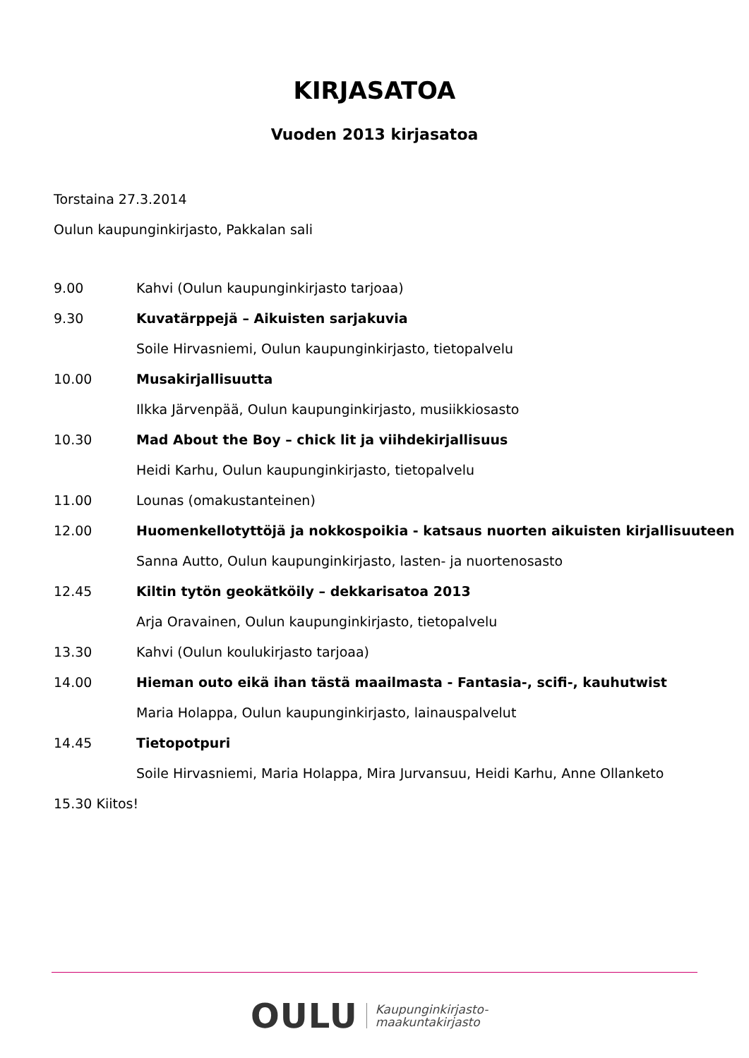KIRJASATOA
Vuoden 2013 kirjasatoa
Torstaina 27.3.2014
Oulun kaupunginkirjasto, Pakkalan sali
| 9.00 | Kahvi (Oulun kaupunginkirjasto tarjoaa) |
| 9.30 | Kuvatärppejä – Aikuisten sarjakuvia |
| | Soile Hirvasniemi, Oulun kaupunginkirjasto, tietopalvelu |
| 10.00 | Musakirjallisuutta |
| | Ilkka Järvenpää, Oulun kaupunginkirjasto, musiikkiosasto |
| 10.30 | Mad About the Boy – chick lit ja viihdekirjallisuus |
| | Heidi Karhu, Oulun kaupunginkirjasto, tietopalvelu |
| 11.00 | Lounas (omakustanteinen) |
| 12.00 | Huomenkellotyttöjä ja nokkospoikia - katsaus nuorten aikuisten kirjallisuuteen |
| | Sanna Autto, Oulun kaupunginkirjasto, lasten- ja nuortenosasto |
| 12.45 | Kiltin tytön geokätköily – dekkarisatoa 2013 |
| | Arja Oravainen, Oulun kaupunginkirjasto, tietopalvelu |
| 13.30 | Kahvi (Oulun koulukirjasto tarjoaa) |
| 14.00 | Hieman outo eikä ihan tästä maailmasta - Fantasia-, scifi-, kauhutwist |
| | Maria Holappa, Oulun kaupunginkirjasto, lainauspalvelut |
| 14.45 | Tietopotpuri |
| | Soile Hirvasniemi, Maria Holappa, Mira Jurvansuu, Heidi Karhu, Anne Ollanketo |
15.30 Kiitos!
OULU Kaupunginkirjasto-
maakuntakirjasto